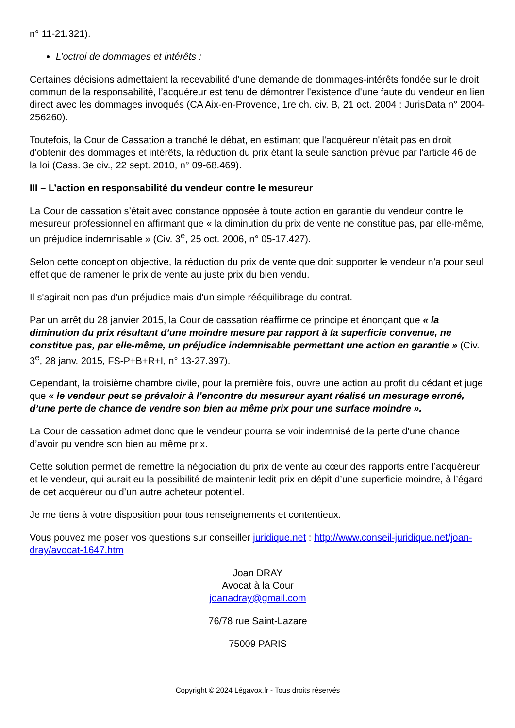n° 11-21.321).
L’octroi de dommages et intérêts :
Certaines décisions admettaient la recevabilité d'une demande de dommages-intérêts fondée sur le droit commun de la responsabilité, l’acquéreur est tenu de démontrer l'existence d'une faute du vendeur en lien direct avec les dommages invoqués (CA Aix-en-Provence, 1re ch. civ. B, 21 oct. 2004 : JurisData n° 2004-256260).
Toutefois, la Cour de Cassation a tranché le débat, en estimant que l'acquéreur n'était pas en droit d'obtenir des dommages et intérêts, la réduction du prix étant la seule sanction prévue par l'article 46 de la loi (Cass. 3e civ., 22 sept. 2010, n° 09-68.469).
III – L’action en responsabilité du vendeur contre le mesureur
La Cour de cassation s’était avec constance opposée à toute action en garantie du vendeur contre le mesureur professionnel en affirmant que « la diminution du prix de vente ne constitue pas, par elle-même, un préjudice indemnisable » (Civ. 3<sup>e</sup>, 25 oct. 2006, n° 05-17.427).
Selon cette conception objective, la réduction du prix de vente que doit supporter le vendeur n’a pour seul effet que de ramener le prix de vente au juste prix du bien vendu.
Il s'agirait non pas d'un préjudice mais d'un simple rééquilibrage du contrat.
Par un arrêt du 28 janvier 2015, la Cour de cassation réaffirme ce principe et énonçant que « la diminution du prix résultant d’une moindre mesure par rapport à la superficie convenue, ne constitue pas, par elle-même, un préjudice indemnisable permettant une action en garantie » (Civ. 3<sup>e</sup>, 28 janv. 2015, FS-P+B+R+I, n° 13-27.397).
Cependant, la troisième chambre civile, pour la première fois, ouvre une action au profit du cédant et juge que « le vendeur peut se prévaloir à l’encontre du mesureur ayant réalisé un mesurage erroné, d’une perte de chance de vendre son bien au même prix pour une surface moindre ».
La Cour de cassation admet donc que le vendeur pourra se voir indemnisé de la perte d’une chance d’avoir pu vendre son bien au même prix.
Cette solution permet de remettre la négociation du prix de vente au cœur des rapports entre l’acquéreur et le vendeur, qui aurait eu la possibilité de maintenir ledit prix en dépit d’une superficie moindre, à l’égard de cet acquéreur ou d’un autre acheteur potentiel.
Je me tiens à votre disposition pour tous renseignements et contentieux.
Vous pouvez me poser vos questions sur conseiller juridique.net : http://www.conseil-juridique.net/joan-dray/avocat-1647.htm
Joan DRAY
Avocat à la Cour
joanadray@gmail.com
76/78 rue Saint-Lazare
75009 PARIS
Copyright © 2024 Légavox.fr - Tous droits réservés